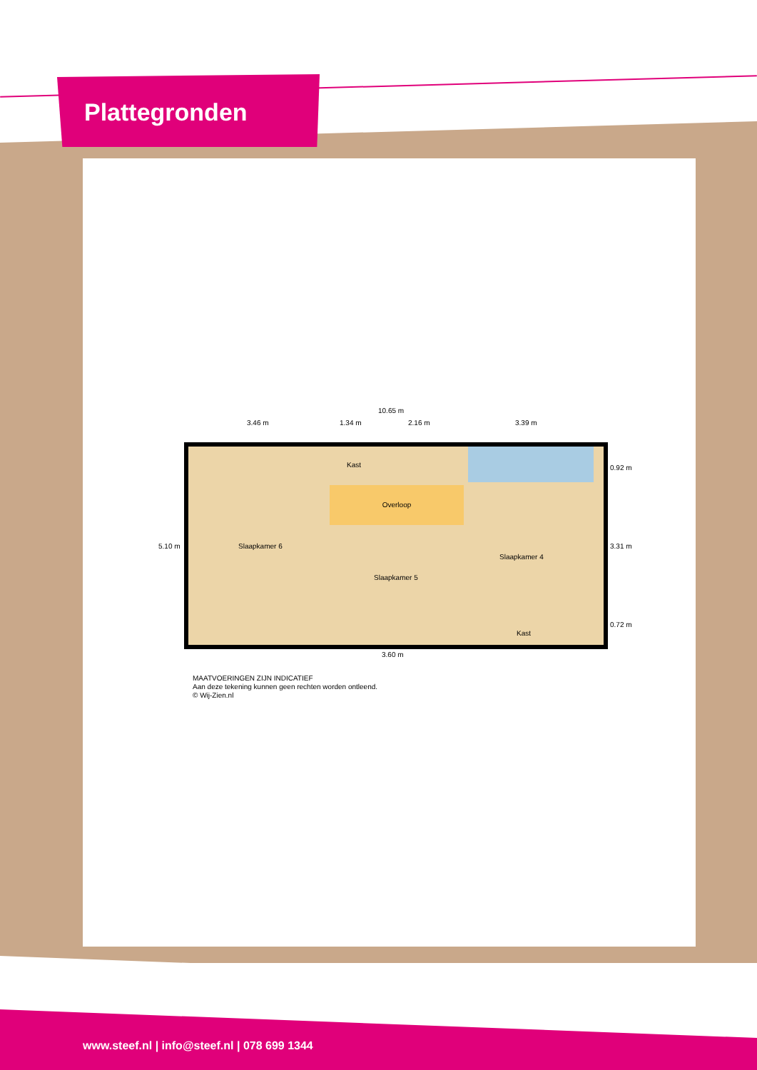Plattegronden
10.65 m
3.46 m 1.34 m 2.16 m 3.39 m
Overloop
Kast
Slaapkamer 6
Slaapkamer 5
Slaapkamer 4
Kast
5.10 m
0.92 m
3.31 m
0.72 m
3.60 m
MAATVOERINGEN ZIJN INDICATIEF
Aan deze tekening kunnen geen rechten worden ontleend.
© Wij-Zien.nl
www.steef.nl | info@steef.nl | 078 699 1344